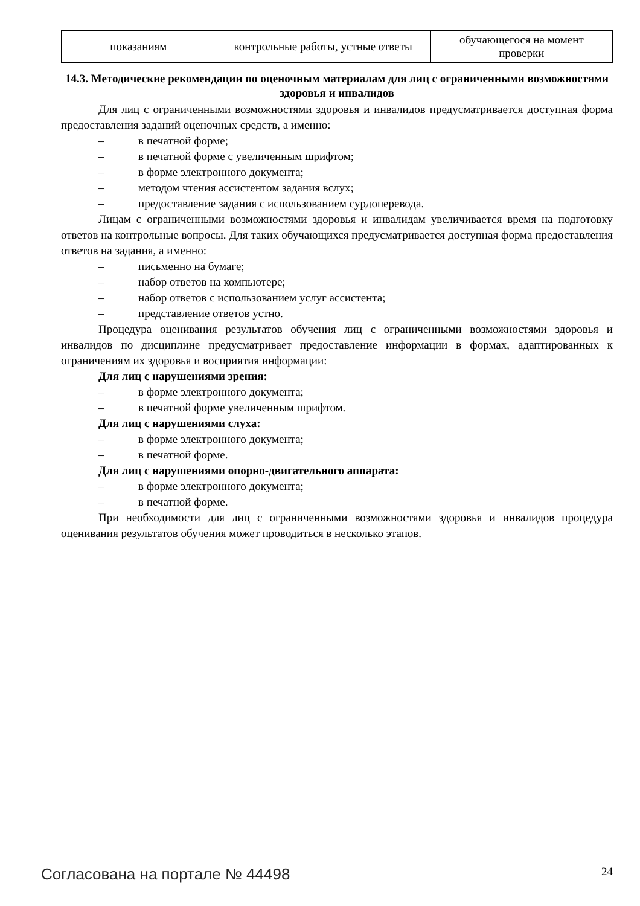| показаниям | контрольные работы, устные ответы | обучающегося на момент проверки |
14.3. Методические рекомендации по оценочным материалам для лиц с ограниченными возможностями здоровья и инвалидов
Для лиц с ограниченными возможностями здоровья и инвалидов предусматривается доступная форма предоставления заданий оценочных средств, а именно:
– в печатной форме;
– в печатной форме с увеличенным шрифтом;
– в форме электронного документа;
– методом чтения ассистентом задания вслух;
– предоставление задания с использованием сурдоперевода.
Лицам с ограниченными возможностями здоровья и инвалидам увеличивается время на подготовку ответов на контрольные вопросы. Для таких обучающихся предусматривается доступная форма предоставления ответов на задания, а именно:
– письменно на бумаге;
– набор ответов на компьютере;
– набор ответов с использованием услуг ассистента;
– представление ответов устно.
Процедура оценивания результатов обучения лиц с ограниченными возможностями здоровья и инвалидов по дисциплине предусматривает предоставление информации в формах, адаптированных к ограничениям их здоровья и восприятия информации:
Для лиц с нарушениями зрения:
– в форме электронного документа;
– в печатной форме увеличенным шрифтом.
Для лиц с нарушениями слуха:
– в форме электронного документа;
– в печатной форме.
Для лиц с нарушениями опорно-двигательного аппарата:
– в форме электронного документа;
– в печатной форме.
При необходимости для лиц с ограниченными возможностями здоровья и инвалидов процедура оценивания результатов обучения может проводиться в несколько этапов.
Согласована на портале № 44498 24